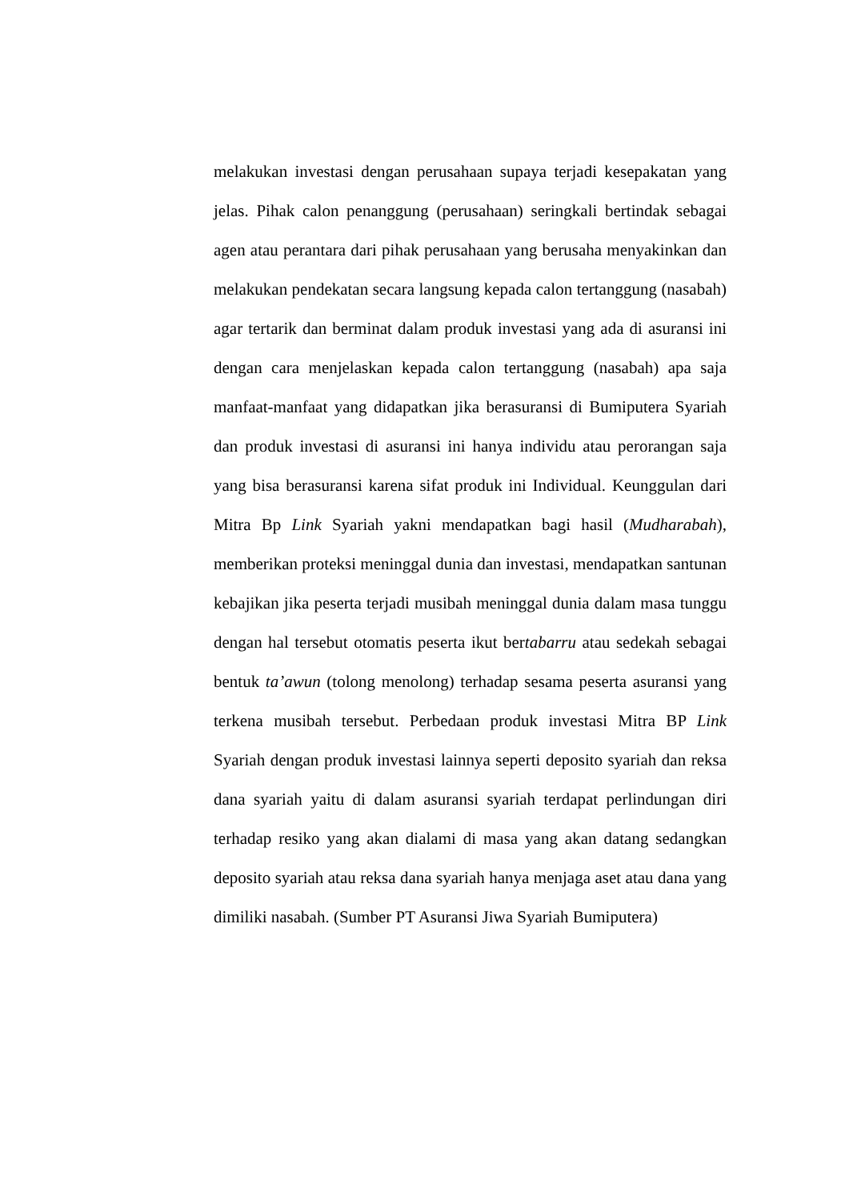melakukan investasi dengan perusahaan supaya terjadi kesepakatan yang jelas. Pihak calon penanggung (perusahaan) seringkali bertindak sebagai agen atau perantara dari pihak perusahaan yang berusaha menyakinkan dan melakukan pendekatan secara langsung kepada calon tertanggung (nasabah) agar tertarik dan berminat dalam produk investasi yang ada di asuransi ini dengan cara menjelaskan kepada calon tertanggung (nasabah) apa saja manfaat-manfaat yang didapatkan jika berasuransi di Bumiputera Syariah dan produk investasi di asuransi ini hanya individu atau perorangan saja yang bisa berasuransi karena sifat produk ini Individual. Keunggulan dari Mitra Bp Link Syariah yakni mendapatkan bagi hasil (Mudharabah), memberikan proteksi meninggal dunia dan investasi, mendapatkan santunan kebajikan jika peserta terjadi musibah meninggal dunia dalam masa tunggu dengan hal tersebut otomatis peserta ikut bertabarru atau sedekah sebagai bentuk ta’awun (tolong menolong) terhadap sesama peserta asuransi yang terkena musibah tersebut. Perbedaan produk investasi Mitra BP Link Syariah dengan produk investasi lainnya seperti deposito syariah dan reksa dana syariah yaitu di dalam asuransi syariah terdapat perlindungan diri terhadap resiko yang akan dialami di masa yang akan datang sedangkan deposito syariah atau reksa dana syariah hanya menjaga aset atau dana yang dimiliki nasabah. (Sumber PT Asuransi Jiwa Syariah Bumiputera)